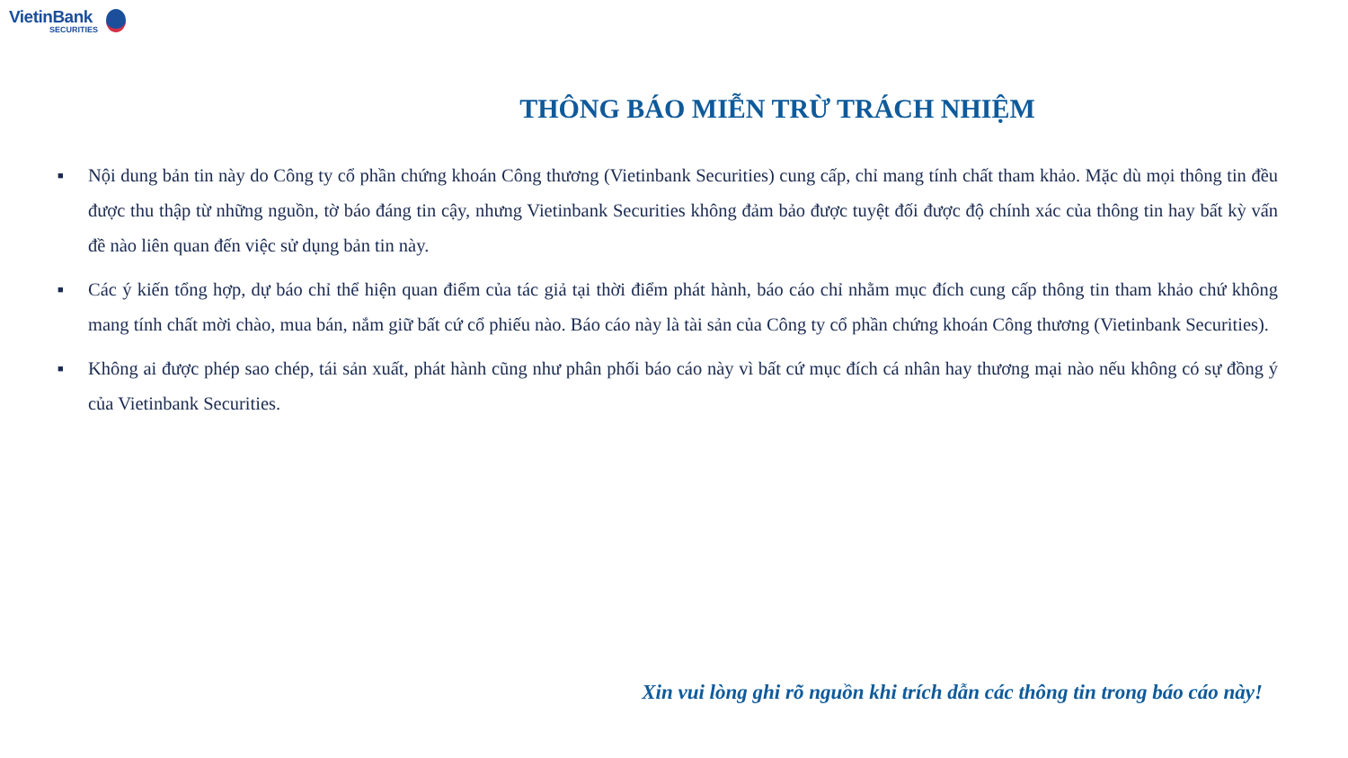VietinBank
SECURITIES
THÔNG BÁO MIỄN TRỪ TRÁCH NHIỆM
■ Nội dung bản tin này do Công ty cổ phần chứng khoán Công thương (Vietinbank Securities) cung cấp, chỉ mang tính chất tham khảo. Mặc dù mọi thông tin đều được thu thập từ những nguồn, tờ báo đáng tin cậy, nhưng Vietinbank Securities không đảm bảo được tuyệt đối được độ chính xác của thông tin hay bất kỳ vấn đề nào liên quan đến việc sử dụng bản tin này.
■ Các ý kiến tổng hợp, dự báo chỉ thể hiện quan điểm của tác giả tại thời điểm phát hành, báo cáo chỉ nhằm mục đích cung cấp thông tin tham khảo chứ không mang tính chất mời chào, mua bán, nắm giữ bất cứ cổ phiếu nào. Báo cáo này là tài sản của Công ty cổ phần chứng khoán Công thương (Vietinbank Securities).
■ Không ai được phép sao chép, tái sản xuất, phát hành cũng như phân phối báo cáo này vì bất cứ mục đích cá nhân hay thương mại nào nếu không có sự đồng ý của Vietinbank Securities.
Xin vui lòng ghi rõ nguồn khi trích dẫn các thông tin trong báo cáo này!